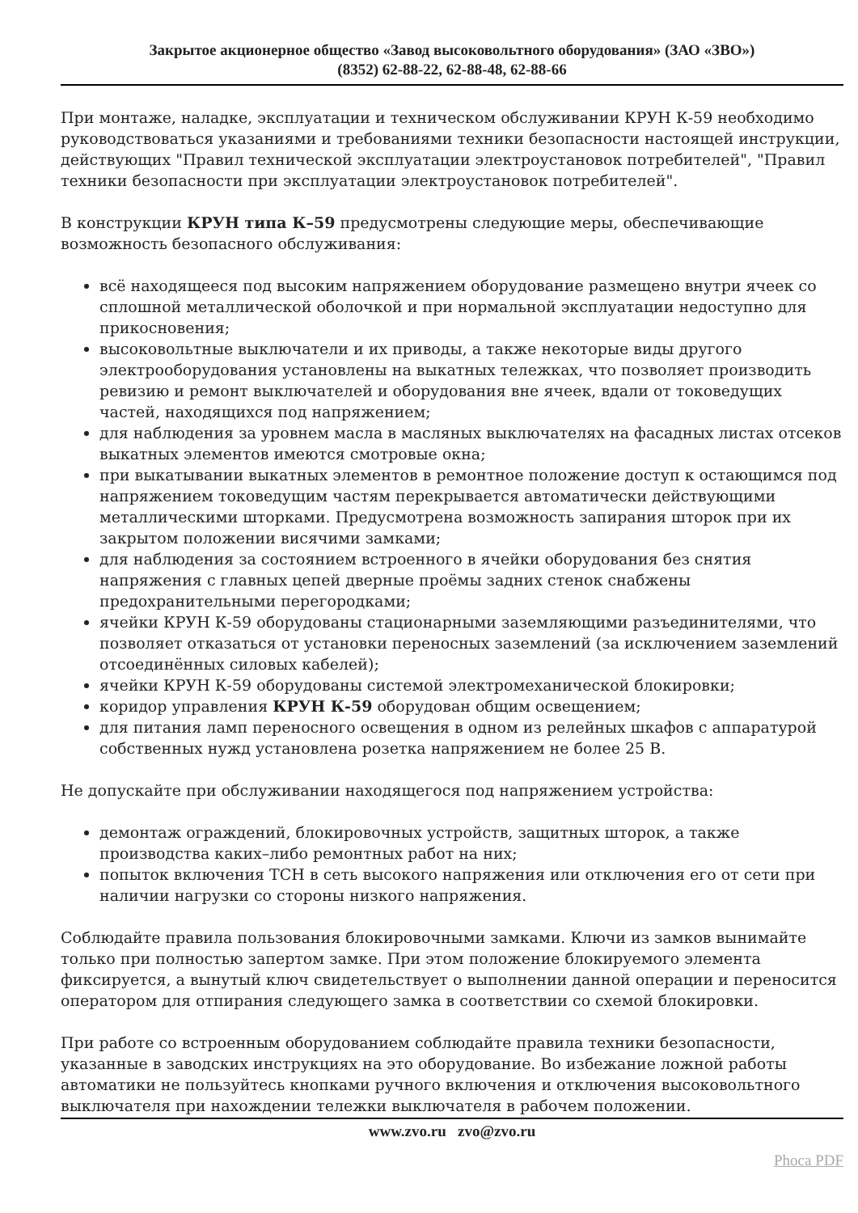Закрытое акционерное общество «Завод высоковольтного оборудования» (ЗАО «ЗВО»)
(8352) 62-88-22, 62-88-48, 62-88-66
При монтаже, наладке, эксплуатации и техническом обслуживании КРУН К-59 необходимо руководствоваться указаниями и требованиями техники безопасности настоящей инструкции, действующих "Правил технической эксплуатации электроустановок потребителей", "Правил техники безопасности при эксплуатации электроустановок потребителей".
В конструкции КРУН типа К–59 предусмотрены следующие меры, обеспечивающие возможность безопасного обслуживания:
всё находящееся под высоким напряжением оборудование размещено внутри ячеек со сплошной металлической оболочкой и при нормальной эксплуатации недоступно для прикосновения;
высоковольтные выключатели и их приводы, а также некоторые виды другого электрооборудования установлены на выкатных тележках, что позволяет производить ревизию и ремонт выключателей и оборудования вне ячеек, вдали от токоведущих частей, находящихся под напряжением;
для наблюдения за уровнем масла в масляных выключателях на фасадных листах отсеков выкатных элементов имеются смотровые окна;
при выкатывании выкатных элементов в ремонтное положение доступ к остающимся под напряжением токоведущим частям перекрывается автоматически действующими металлическими шторками. Предусмотрена возможность запирания шторок при их закрытом положении висячими замками;
для наблюдения за состоянием встроенного в ячейки оборудования без снятия напряжения с главных цепей дверные проёмы задних стенок снабжены предохранительными перегородками;
ячейки КРУН К-59 оборудованы стационарными заземляющими разъединителями, что позволяет отказаться от установки переносных заземлений (за исключением заземлений отсоединённых силовых кабелей);
ячейки КРУН К-59 оборудованы системой электромеханической блокировки;
коридор управления КРУН К-59 оборудован общим освещением;
для питания ламп переносного освещения в одном из релейных шкафов с аппаратурой собственных нужд установлена розетка напряжением не более 25 В.
Не допускайте при обслуживании находящегося под напряжением устройства:
демонтаж ограждений, блокировочных устройств, защитных шторок, а также производства каких–либо ремонтных работ на них;
попыток включения ТСН в сеть высокого напряжения или отключения его от сети при наличии нагрузки со стороны низкого напряжения.
Соблюдайте правила пользования блокировочными замками. Ключи из замков вынимайте только при полностью запертом замке. При этом положение блокируемого элемента фиксируется, а вынутый ключ свидетельствует о выполнении данной операции и переносится оператором для отпирания следующего замка в соответствии со схемой блокировки.
При работе со встроенным оборудованием соблюдайте правила техники безопасности, указанные в заводских инструкциях на это оборудование. Во избежание ложной работы автоматики не пользуйтесь кнопками ручного включения и отключения высоковольтного выключателя при нахождении тележки выключателя в рабочем положении.
www.zvo.ru zvo@zvo.ru
Phoca PDF